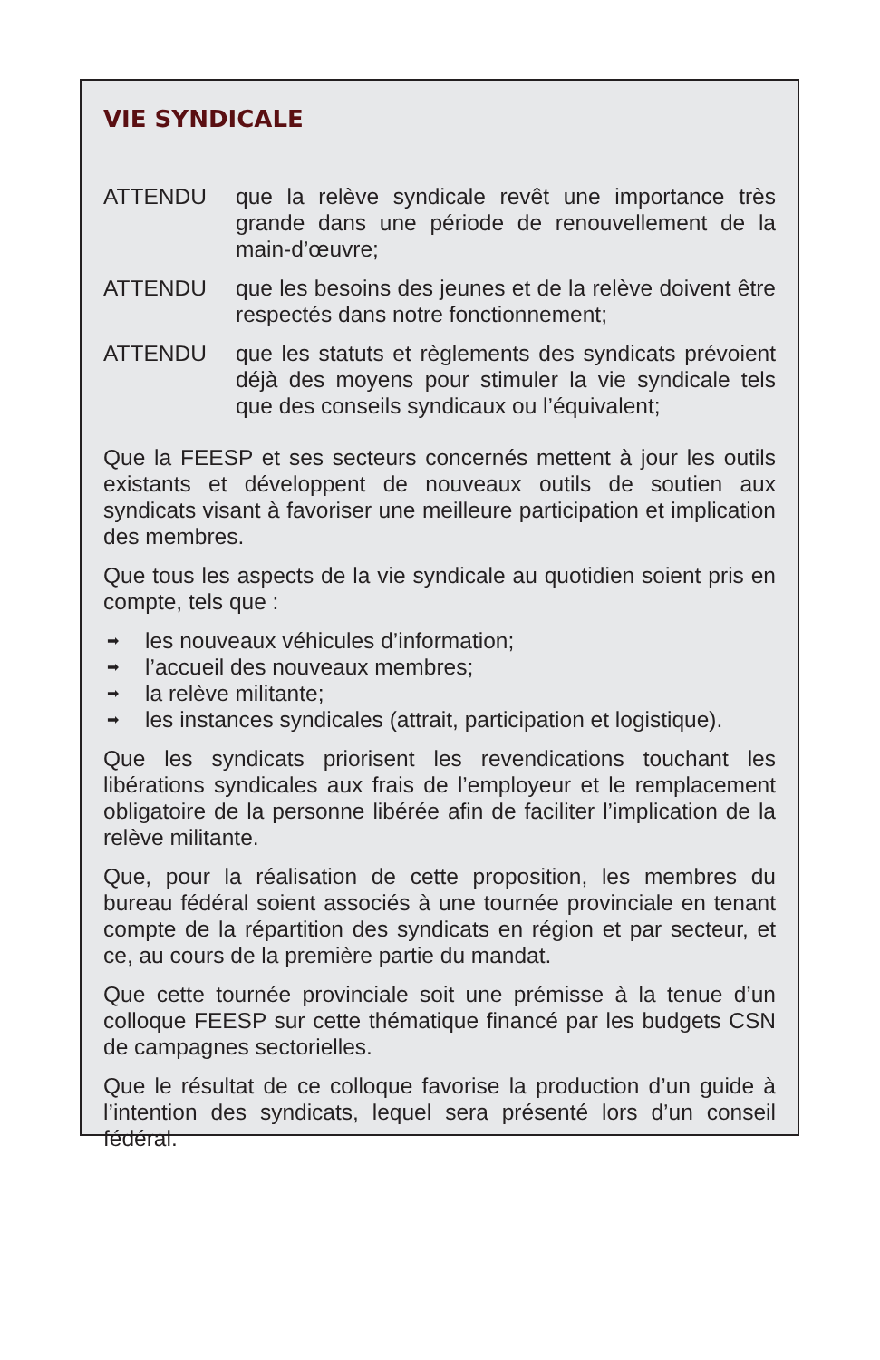VIE SYNDICALE
ATTENDU que la relève syndicale revêt une importance très grande dans une période de renouvellement de la main-d’œuvre;
ATTENDU que les besoins des jeunes et de la relève doivent être respectés dans notre fonctionnement;
ATTENDU que les statuts et règlements des syndicats prévoient déjà des moyens pour stimuler la vie syndicale tels que des conseils syndicaux ou l’équivalent;
Que la FEESP et ses secteurs concernés mettent à jour les outils existants et développent de nouveaux outils de soutien aux syndicats visant à favoriser une meilleure participation et implication des membres.
Que tous les aspects de la vie syndicale au quotidien soient pris en compte, tels que :
➡ les nouveaux véhicules d’information;
➡ l’accueil des nouveaux membres;
➡ la relève militante;
➡ les instances syndicales (attrait, participation et logistique).
Que les syndicats priorisent les revendications touchant les libérations syndicales aux frais de l’employeur et le remplacement obligatoire de la personne libérée afin de faciliter l’implication de la relève militante.
Que, pour la réalisation de cette proposition, les membres du bureau fédéral soient associés à une tournée provinciale en tenant compte de la répartition des syndicats en région et par secteur, et ce, au cours de la première partie du mandat.
Que cette tournée provinciale soit une prémisse à la tenue d’un colloque FEESP sur cette thématique financé par les budgets CSN de campagnes sectorielles.
Que le résultat de ce colloque favorise la production d’un guide à l’intention des syndicats, lequel sera présenté lors d’un conseil fédéral.